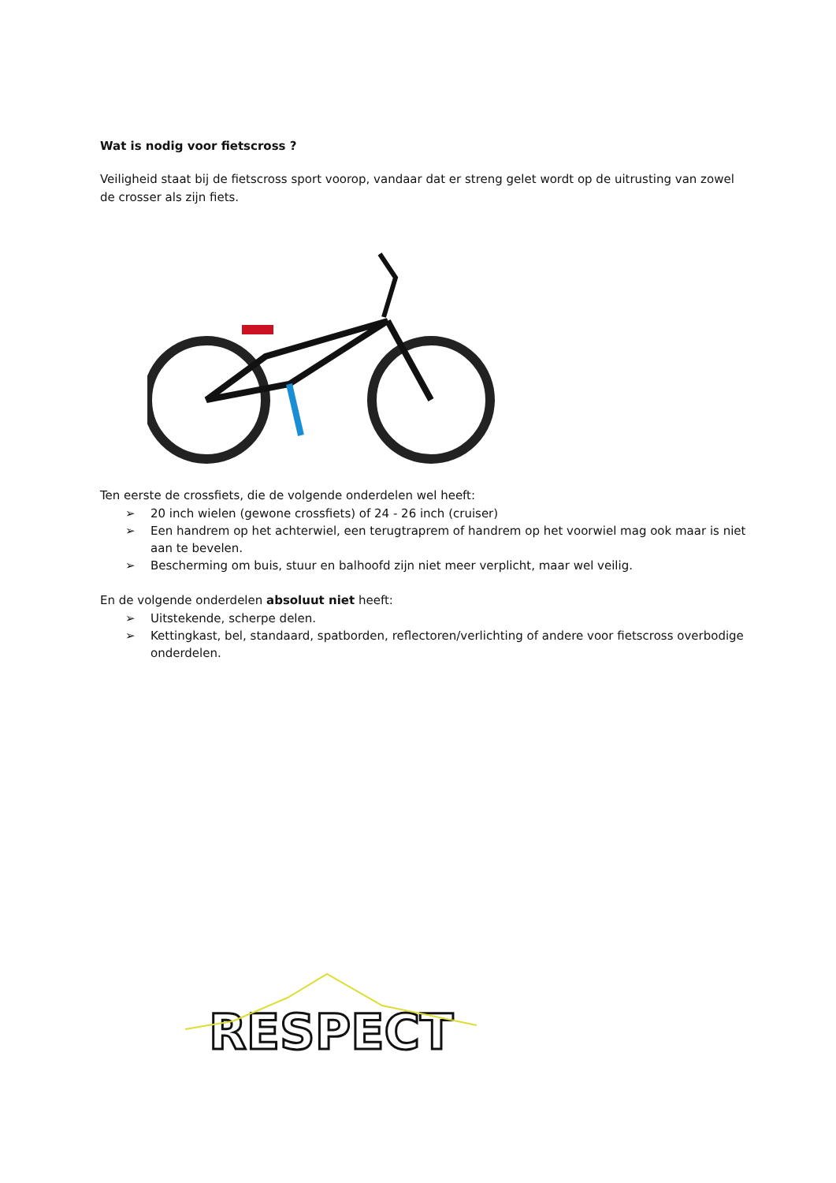Wat is nodig voor fietscross ?
Veiligheid staat bij de fietscross sport voorop, vandaar dat er streng gelet wordt op de uitrusting van zowel de crosser als zijn fiets.
Ten eerste de crossfiets, die de volgende onderdelen wel heeft:
➢ 20 inch wielen (gewone crossfiets) of 24 - 26 inch (cruiser)
➢ Een handrem op het achterwiel, een terugtraprem of handrem op het voorwiel mag ook maar is niet aan te bevelen.
➢ Bescherming om buis, stuur en balhoofd zijn niet meer verplicht, maar wel veilig.
En de volgende onderdelen absoluut niet heeft:
➢ Uitstekende, scherpe delen.
➢ Kettingkast, bel, standaard, spatborden, reflectoren/verlichting of andere voor fietscross overbodige onderdelen.
RESPECT